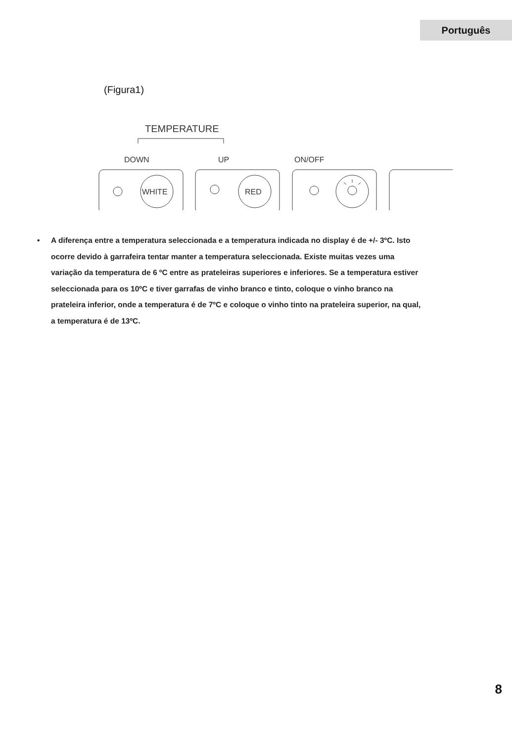Português
(Figura1)
TEMPERATURE
DOWN
UP
ON/OFF
WHITE
RED
• A diferença entre a temperatura seleccionada e a temperatura indicada no display é de +/- 3ºC. Isto
ocorre devido à garrafeira tentar manter a temperatura seleccionada. Existe muitas vezes uma
variação da temperatura de 6 ºC entre as prateleiras superiores e inferiores. Se a temperatura estiver
seleccionada para os 10ºC e tiver garrafas de vinho branco e tinto, coloque o vinho branco na
prateleira inferior, onde a temperatura é de 7ºC e coloque o vinho tinto na prateleira superior, na qual,
a temperatura é de 13ºC.
8